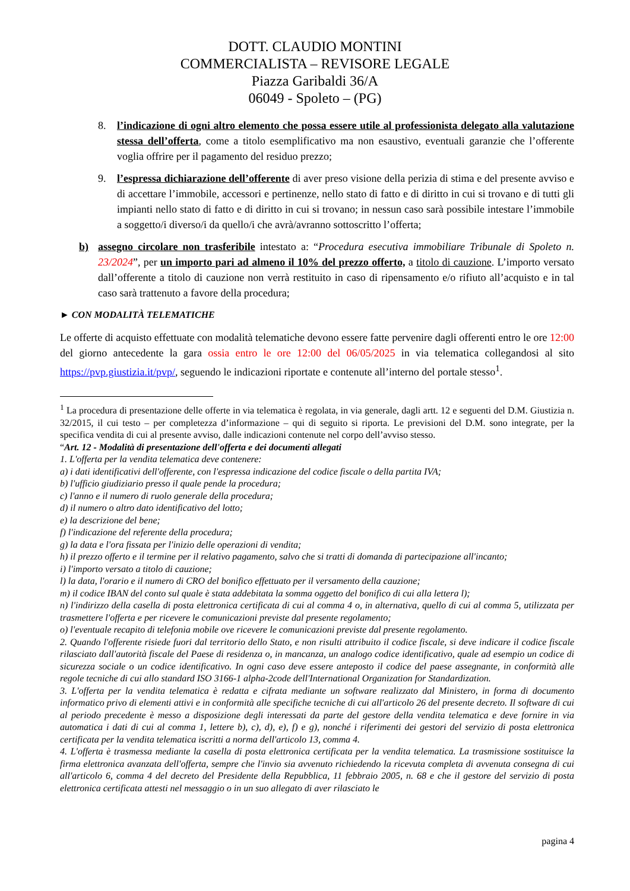DOTT. CLAUDIO MONTINI
COMMERCIALISTA – REVISORE LEGALE
Piazza Garibaldi 36/A
06049 - Spoleto – (PG)
8. l’indicazione di ogni altro elemento che possa essere utile al professionista delegato alla valutazione stessa dell’offerta, come a titolo esemplificativo ma non esaustivo, eventuali garanzie che l’offerente voglia offrire per il pagamento del residuo prezzo;
9. l’espressa dichiarazione dell’offerente di aver preso visione della perizia di stima e del presente avviso e di accettare l’immobile, accessori e pertinenze, nello stato di fatto e di diritto in cui si trovano e di tutti gli impianti nello stato di fatto e di diritto in cui si trovano; in nessun caso sarà possibile intestare l’immobile a soggetto/i diverso/i da quello/i che avrà/avranno sottoscritto l’offerta;
b) assegno circolare non trasferibile intestato a: “Procedura esecutiva immobiliare Tribunale di Spoleto n. 23/2024”, per un importo pari ad almeno il 10% del prezzo offerto, a titolo di cauzione. L’importo versato dall’offerente a titolo di cauzione non verrà restituito in caso di ripensamento e/o rifiuto all’acquisto e in tal caso sarà trattenuto a favore della procedura;
► CON MODALITÀ TELEMATICHE
Le offerte di acquisto effettuate con modalità telematiche devono essere fatte pervenire dagli offerenti entro le ore 12:00 del giorno antecedente la gara ossia entro le ore 12:00 del 06/05/2025 in via telematica collegandosi al sito https://pvp.giustizia.it/pvp/, seguendo le indicazioni riportate e contenute all’interno del portale stesso<sup>1</sup>.
<sup>1</sup> La procedura di presentazione delle offerte in via telematica è regolata, in via generale, dagli artt. 12 e seguenti del D.M. Giustizia n. 32/2015, il cui testo – per completezza d’informazione – qui di seguito si riporta. Le previsioni del D.M. sono integrate, per la specifica vendita di cui al presente avviso, dalle indicazioni contenute nel corpo dell’avviso stesso.
“Art. 12 - Modalità di presentazione dell'offerta e dei documenti allegati
1. L'offerta per la vendita telematica deve contenere:
a) i dati identificativi dell'offerente, con l'espressa indicazione del codice fiscale o della partita IVA;
b) l'ufficio giudiziario presso il quale pende la procedura;
c) l'anno e il numero di ruolo generale della procedura;
d) il numero o altro dato identificativo del lotto;
e) la descrizione del bene;
f) l'indicazione del referente della procedura;
g) la data e l'ora fissata per l'inizio delle operazioni di vendita;
h) il prezzo offerto e il termine per il relativo pagamento, salvo che si tratti di domanda di partecipazione all'incanto;
i) l'importo versato a titolo di cauzione;
l) la data, l'orario e il numero di CRO del bonifico effettuato per il versamento della cauzione;
m) il codice IBAN del conto sul quale è stata addebitata la somma oggetto del bonifico di cui alla lettera l);
n) l'indirizzo della casella di posta elettronica certificata di cui al comma 4 o, in alternativa, quello di cui al comma 5, utilizzata per trasmettere l'offerta e per ricevere le comunicazioni previste dal presente regolamento;
o) l'eventuale recapito di telefonia mobile ove ricevere le comunicazioni previste dal presente regolamento.
2. Quando l'offerente risiede fuori dal territorio dello Stato, e non risulti attribuito il codice fiscale, si deve indicare il codice fiscale rilasciato dall'autorità fiscale del Paese di residenza o, in mancanza, un analogo codice identificativo, quale ad esempio un codice di sicurezza sociale o un codice identificativo. In ogni caso deve essere anteposto il codice del paese assegnante, in conformità alle regole tecniche di cui allo standard ISO 3166-1 alpha-2code dell'International Organization for Standardization.
3. L'offerta per la vendita telematica è redatta e cifrata mediante un software realizzato dal Ministero, in forma di documento informatico privo di elementi attivi e in conformità alle specifiche tecniche di cui all'articolo 26 del presente decreto. Il software di cui al periodo precedente è messo a disposizione degli interessati da parte del gestore della vendita telematica e deve fornire in via automatica i dati di cui al comma 1, lettere b), c), d), e), f) e g), nonché i riferimenti dei gestori del servizio di posta elettronica certificata per la vendita telematica iscritti a norma dell'articolo 13, comma 4.
4. L'offerta è trasmessa mediante la casella di posta elettronica certificata per la vendita telematica. La trasmissione sostituisce la firma elettronica avanzata dell'offerta, sempre che l'invio sia avvenuto richiedendo la ricevuta completa di avvenuta consegna di cui all'articolo 6, comma 4 del decreto del Presidente della Repubblica, 11 febbraio 2005, n. 68 e che il gestore del servizio di posta elettronica certificata attesti nel messaggio o in un suo allegato di aver rilasciato le
pagina 4